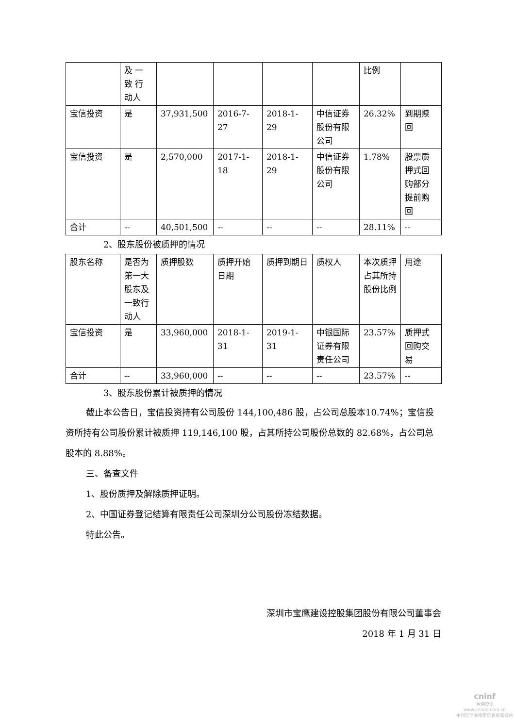| | 及 一 致 行 动人 | | | | | 比例 | |
| 宝信投资 | 是 | 37,931,500 | 2016-7-27 | 2018-1-29 | 中信证券股份有限公司 | 26.32% | 到期赎回 |
| 宝信投资 | 是 | 2,570,000 | 2017-1-18 | 2018-1-29 | 中信证券股份有限公司 | 1.78% | 股票质押式回购部分提前购回 |
| 合计 | -- | 40,501,500 | -- | -- | -- | 28.11% | -- |
2、股东股份被质押的情况
| 股东名称 | 是否为第一大股东及一致行动人 | 质押股数 | 质押开始日期 | 质押到期日 | 质权人 | 本次质押占其所持股份比例 | 用途 |
| 宝信投资 | 是 | 33,960,000 | 2018-1-31 | 2019-1-31 | 中银国际证券有限责任公司 | 23.57% | 质押式回购交易 |
| 合计 | -- | 33,960,000 | -- | -- | -- | 23.57% | -- |
3、股东股份累计被质押的情况
截止本公告日，宝信投资持有公司股份 144,100,486 股，占公司总股本10.74%；宝信投资所持有公司股份累计被质押 119,146,100 股，占其所持公司股份总数的 82.68%，占公司总股本的 8.88%。
三、备查文件
1、股份质押及解除质押证明。
2、中国证券登记结算有限责任公司深圳分公司股份冻结数据。
特此公告。
深圳市宝鹰建设控股集团股份有限公司董事会
2018 年 1 月 31 日
cninf
巨潮资讯
www.cninfo.com.cn
中国证监会指定信息披露网站